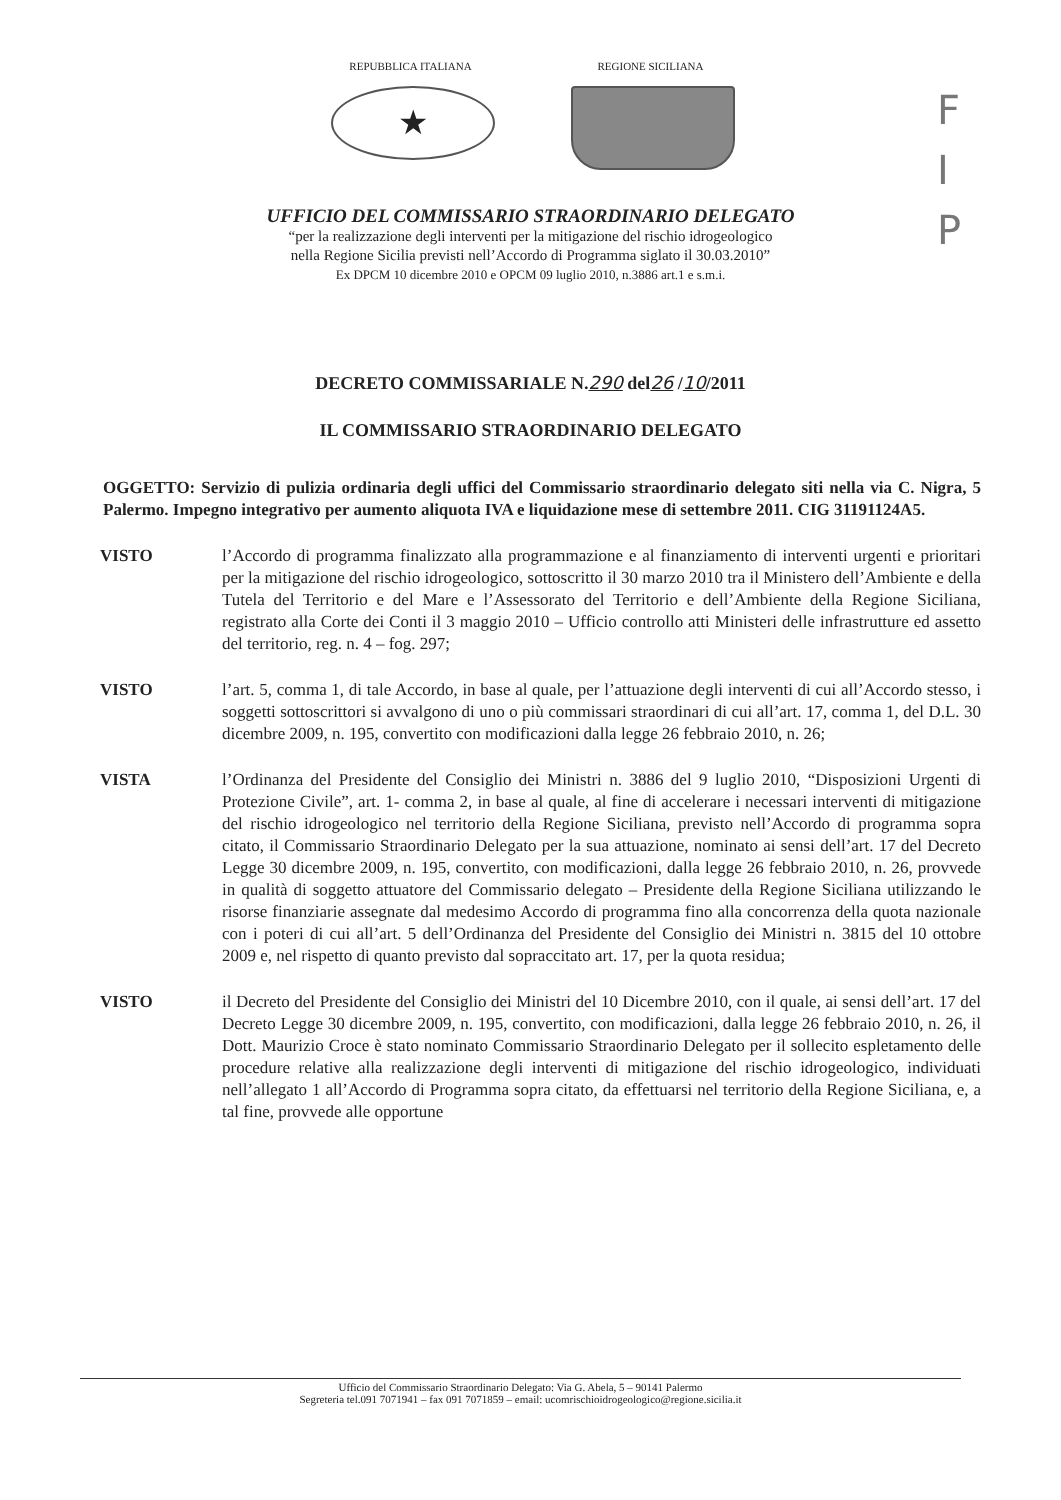REPUBBLICA ITALIANA
★
REGIONE SICILIANA
F
I
P
UFFICIO DEL COMMISSARIO STRAORDINARIO DELEGATO
“per la realizzazione degli interventi per la mitigazione del rischio idrogeologico
nella Regione Sicilia previsti nell’Accordo di Programma siglato il 30.03.2010”
Ex DPCM 10 dicembre 2010 e OPCM 09 luglio 2010, n.3886 art.1 e s.m.i.
DECRETO COMMISSARIALE N.290 del26 /10/2011
IL COMMISSARIO STRAORDINARIO DELEGATO
OGGETTO: Servizio di pulizia ordinaria degli uffici del Commissario straordinario delegato siti nella via C. Nigra, 5 Palermo. Impegno integrativo per aumento aliquota IVA e liquidazione mese di settembre 2011. CIG 31191124A5.
VISTO l’Accordo di programma finalizzato alla programmazione e al finanziamento di interventi urgenti e prioritari per la mitigazione del rischio idrogeologico, sottoscritto il 30 marzo 2010 tra il Ministero dell’Ambiente e della Tutela del Territorio e del Mare e l’Assessorato del Territorio e dell’Ambiente della Regione Siciliana, registrato alla Corte dei Conti il 3 maggio 2010 – Ufficio controllo atti Ministeri delle infrastrutture ed assetto del territorio, reg. n. 4 – fog. 297;
VISTO l’art. 5, comma 1, di tale Accordo, in base al quale, per l’attuazione degli interventi di cui all’Accordo stesso, i soggetti sottoscrittori si avvalgono di uno o più commissari straordinari di cui all’art. 17, comma 1, del D.L. 30 dicembre 2009, n. 195, convertito con modificazioni dalla legge 26 febbraio 2010, n. 26;
VISTA l’Ordinanza del Presidente del Consiglio dei Ministri n. 3886 del 9 luglio 2010, “Disposizioni Urgenti di Protezione Civile”, art. 1- comma 2, in base al quale, al fine di accelerare i necessari interventi di mitigazione del rischio idrogeologico nel territorio della Regione Siciliana, previsto nell’Accordo di programma sopra citato, il Commissario Straordinario Delegato per la sua attuazione, nominato ai sensi dell’art. 17 del Decreto Legge 30 dicembre 2009, n. 195, convertito, con modificazioni, dalla legge 26 febbraio 2010, n. 26, provvede in qualità di soggetto attuatore del Commissario delegato – Presidente della Regione Siciliana utilizzando le risorse finanziarie assegnate dal medesimo Accordo di programma fino alla concorrenza della quota nazionale con i poteri di cui all’art. 5 dell’Ordinanza del Presidente del Consiglio dei Ministri n. 3815 del 10 ottobre 2009 e, nel rispetto di quanto previsto dal sopraccitato art. 17, per la quota residua;
VISTO il Decreto del Presidente del Consiglio dei Ministri del 10 Dicembre 2010, con il quale, ai sensi dell’art. 17 del Decreto Legge 30 dicembre 2009, n. 195, convertito, con modificazioni, dalla legge 26 febbraio 2010, n. 26, il Dott. Maurizio Croce è stato nominato Commissario Straordinario Delegato per il sollecito espletamento delle procedure relative alla realizzazione degli interventi di mitigazione del rischio idrogeologico, individuati nell’allegato 1 all’Accordo di Programma sopra citato, da effettuarsi nel territorio della Regione Siciliana, e, a tal fine, provvede alle opportune
Ufficio del Commissario Straordinario Delegato: Via G. Abela, 5 – 90141 Palermo
Segreteria tel.091 7071941 – fax 091 7071859 – email: ucomrischioidrogeologico@regione.sicilia.it